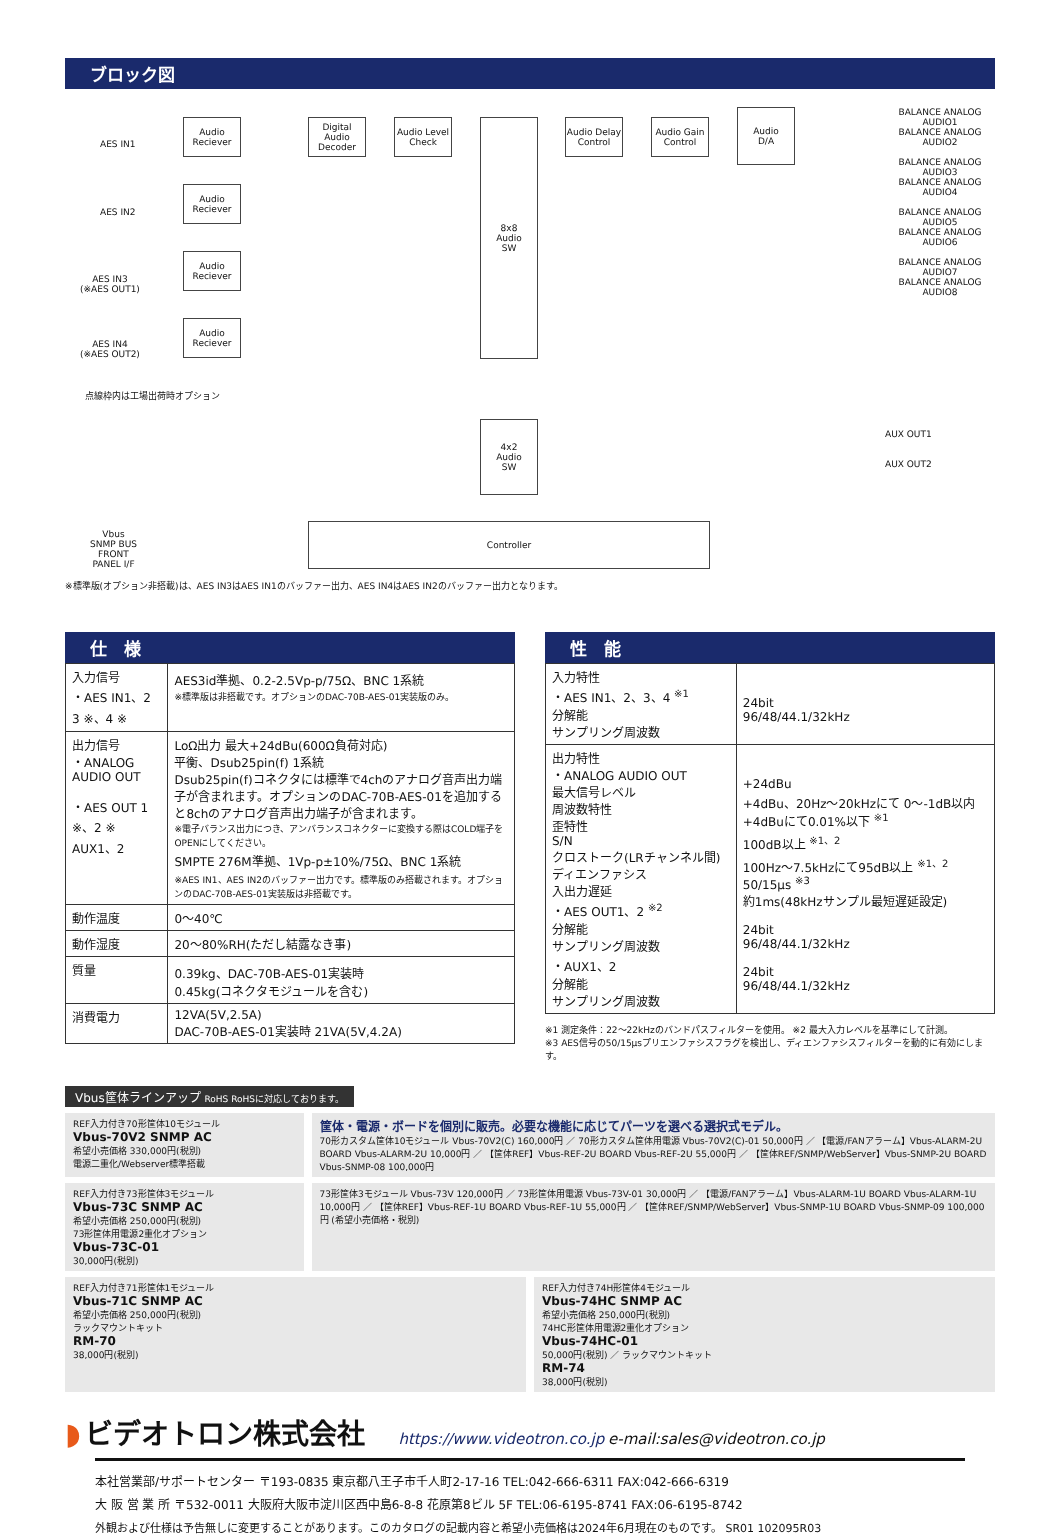ブロック図
AES IN1
AES IN2
AES IN3
(※AES OUT1)
AES IN4
(※AES OUT2)
Audio
Reciever
Audio
Reciever
Audio
Reciever
Audio
Reciever
Digital Audio Decoder
Audio Level Check
8x8
Audio
SW
Audio Delay Control
Audio Gain Control
Audio
D/A
BALANCE ANALOG AUDIO1
BALANCE ANALOG AUDIO2
BALANCE ANALOG AUDIO3
BALANCE ANALOG AUDIO4
BALANCE ANALOG AUDIO5
BALANCE ANALOG AUDIO6
BALANCE ANALOG AUDIO7
BALANCE ANALOG AUDIO8
点線枠内は工場出荷時オプション
4x2
Audio
SW
AUX OUT1
AUX OUT2
Vbus
SNMP BUS
FRONT
PANEL I/F
Controller
※標準版(オプション非搭載)は、AES IN3はAES IN1のバッファー出力、AES IN4はAES IN2のバッファー出力となります。
仕　様
| 入力信号 ・AES IN1、2 3 ※、4 ※ | AES3id準拠、0.2-2.5Vp-p/75Ω、BNC 1系統 ※標準版は非搭載です。オプションのDAC-70B-AES-01実装版のみ。 |
| 出力信号 ・ANALOG AUDIO OUT ・AES OUT 1 ※、2 ※ AUX1、2 | LoΩ出力 最大+24dBu(600Ω負荷対応) 平衡、Dsub25pin(f) 1系統 Dsub25pin(f)コネクタには標準で4chのアナログ音声出力端子が含まれます。オプションのDAC-70B-AES-01を追加すると8chのアナログ音声出力端子が含まれます。 ※電子バランス出力につき、アンバランスコネクターに変換する際はCOLD端子をOPENにしてください。 SMPTE 276M準拠、1Vp-p±10%/75Ω、BNC 1系統 ※AES IN1、AES IN2のバッファー出力です。標準版のみ搭載されます。オプションのDAC-70B-AES-01実装版は非搭載です。 |
| 動作温度 | 0～40℃ |
| 動作湿度 | 20～80%RH(ただし結露なき事) |
| 質量 | 0.39kg、DAC-70B-AES-01実装時 0.45kg(コネクタモジュールを含む) |
| 消費電力 | 12VA(5V,2.5A) DAC-70B-AES-01実装時 21VA(5V,4.2A) |
性　能
| 入力特性 ・AES IN1、2、3、4 <sup>※1</sup> 分解能 サンプリング周波数 | 24bit 96/48/44.1/32kHz |
| 出力特性 ・ANALOG AUDIO OUT 最大信号レベル 周波数特性 歪特性 S/N クロストーク(LRチャンネル間) ディエンファシス 入出力遅延 ・AES OUT1、2 <sup>※2</sup> 分解能 サンプリング周波数 ・AUX1、2 分解能 サンプリング周波数 | +24dBu +4dBu、20Hz～20kHzにて 0～-1dB以内 +4dBuにて0.01%以下 <sup>※1</sup> 100dB以上 <sup>※1、2</sup> 100Hz～7.5kHzにて95dB以上 <sup>※1、2</sup> 50/15μs <sup>※3</sup> 約1ms(48kHzサンプル最短遅延設定) 24bit 96/48/44.1/32kHz 24bit 96/48/44.1/32kHz |
※1 測定条件：22～22kHzのバンドパスフィルターを使用。 ※2 最大入力レベルを基準にして計測。
※3 AES信号の50/15μsプリエンファシスフラグを検出し、ディエンファシスフィルターを動的に有効にします。
Vbus筐体ラインアップ RoHS RoHSに対応しております。
REF入力付き70形筐体10モジュール
Vbus-70V2 SNMP AC
希望小売価格 330,000円(税別)
電源二重化/Webserver標準搭載
筐体・電源・ボードを個別に販売。必要な機能に応じてパーツを選べる選択式モデル。
70形カスタム筐体10モジュール Vbus-70V2(C) 160,000円 ／ 70形カスタム筐体用電源 Vbus-70V2(C)-01 50,000円 ／ 【電源/FANアラーム】Vbus-ALARM-2U BOARD Vbus-ALARM-2U 10,000円 ／ 【筐体REF】Vbus-REF-2U BOARD Vbus-REF-2U 55,000円 ／ 【筐体REF/SNMP/WebServer】Vbus-SNMP-2U BOARD Vbus-SNMP-08 100,000円
REF入力付き73形筐体3モジュール
Vbus-73C SNMP AC
希望小売価格 250,000円(税別)
73形筐体用電源2重化オプション
Vbus-73C-01
30,000円(税別)
73形筐体3モジュール Vbus-73V 120,000円 ／ 73形筐体用電源 Vbus-73V-01 30,000円 ／ 【電源/FANアラーム】Vbus-ALARM-1U BOARD Vbus-ALARM-1U 10,000円 ／ 【筐体REF】Vbus-REF-1U BOARD Vbus-REF-1U 55,000円 ／ 【筐体REF/SNMP/WebServer】Vbus-SNMP-1U BOARD Vbus-SNMP-09 100,000円 (希望小売価格・税別)
REF入力付き71形筐体1モジュール
Vbus-71C SNMP AC
希望小売価格 250,000円(税別)
ラックマウントキット
RM-70
38,000円(税別)
REF入力付き74H形筐体4モジュール
Vbus-74HC SNMP AC
希望小売価格 250,000円(税別)
74HC形筐体用電源2重化オプション
Vbus-74HC-01
50,000円(税別) ／ ラックマウントキット
RM-74
38,000円(税別)
◗ ビデオトロン株式会社 https://www.videotron.co.jp e-mail:sales@videotron.co.jp
本社営業部/サポートセンター 〒193-0835 東京都八王子市千人町2-17-16 TEL:042-666-6311 FAX:042-666-6319
大 阪 営 業 所 〒532-0011 大阪府大阪市淀川区西中島6-8-8 花原第8ビル 5F TEL:06-6195-8741 FAX:06-6195-8742
外観および仕様は予告無しに変更することがあります。このカタログの記載内容と希望小売価格は2024年6月現在のものです。 SR01 102095R03